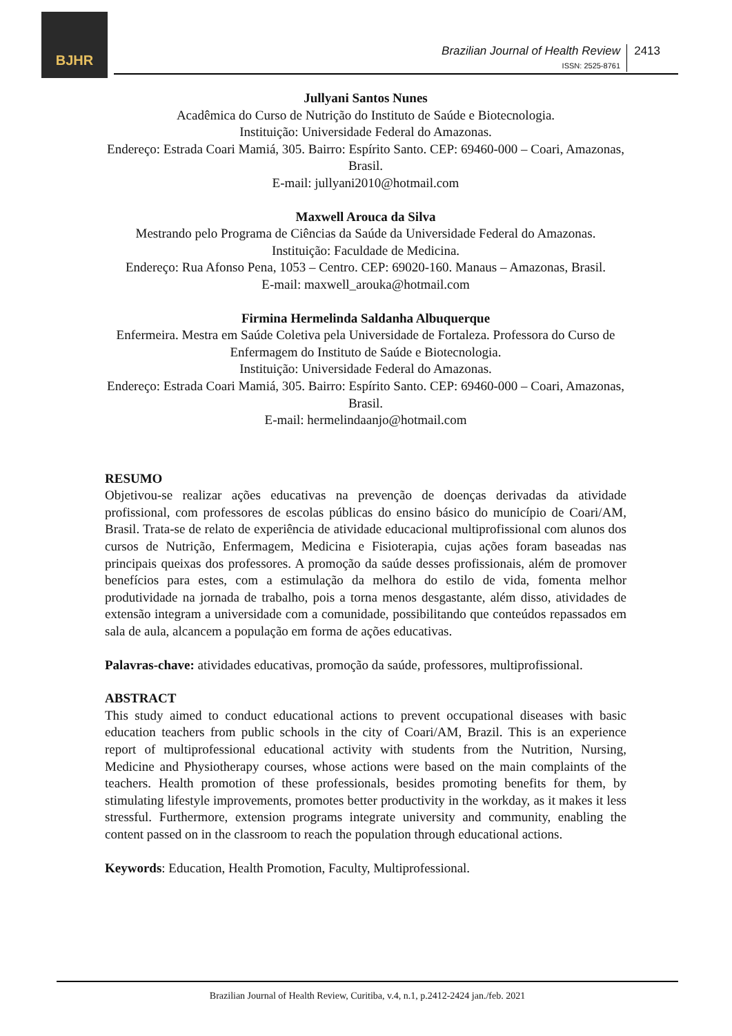BJHR
Brazilian Journal of Health Review
ISSN: 2525-8761
2413
Jullyani Santos Nunes
Acadêmica do Curso de Nutrição do Instituto de Saúde e Biotecnologia.
Instituição: Universidade Federal do Amazonas.
Endereço: Estrada Coari Mamiá, 305. Bairro: Espírito Santo. CEP: 69460-000 – Coari, Amazonas, Brasil.
E-mail: jullyani2010@hotmail.com
Maxwell Arouca da Silva
Mestrando pelo Programa de Ciências da Saúde da Universidade Federal do Amazonas.
Instituição: Faculdade de Medicina.
Endereço: Rua Afonso Pena, 1053 – Centro. CEP: 69020-160. Manaus – Amazonas, Brasil.
E-mail: maxwell_arouka@hotmail.com
Firmina Hermelinda Saldanha Albuquerque
Enfermeira. Mestra em Saúde Coletiva pela Universidade de Fortaleza. Professora do Curso de Enfermagem do Instituto de Saúde e Biotecnologia.
Instituição: Universidade Federal do Amazonas.
Endereço: Estrada Coari Mamiá, 305. Bairro: Espírito Santo. CEP: 69460-000 – Coari, Amazonas, Brasil.
E-mail: hermelindaanjo@hotmail.com
RESUMO
Objetivou-se realizar ações educativas na prevenção de doenças derivadas da atividade profissional, com professores de escolas públicas do ensino básico do município de Coari/AM, Brasil. Trata-se de relato de experiência de atividade educacional multiprofissional com alunos dos cursos de Nutrição, Enfermagem, Medicina e Fisioterapia, cujas ações foram baseadas nas principais queixas dos professores. A promoção da saúde desses profissionais, além de promover benefícios para estes, com a estimulação da melhora do estilo de vida, fomenta melhor produtividade na jornada de trabalho, pois a torna menos desgastante, além disso, atividades de extensão integram a universidade com a comunidade, possibilitando que conteúdos repassados em sala de aula, alcancem a população em forma de ações educativas.
Palavras-chave: atividades educativas, promoção da saúde, professores, multiprofissional.
ABSTRACT
This study aimed to conduct educational actions to prevent occupational diseases with basic education teachers from public schools in the city of Coari/AM, Brazil. This is an experience report of multiprofessional educational activity with students from the Nutrition, Nursing, Medicine and Physiotherapy courses, whose actions were based on the main complaints of the teachers. Health promotion of these professionals, besides promoting benefits for them, by stimulating lifestyle improvements, promotes better productivity in the workday, as it makes it less stressful. Furthermore, extension programs integrate university and community, enabling the content passed on in the classroom to reach the population through educational actions.
Keywords: Education, Health Promotion, Faculty, Multiprofessional.
Brazilian Journal of Health Review, Curitiba, v.4, n.1, p.2412-2424 jan./feb. 2021